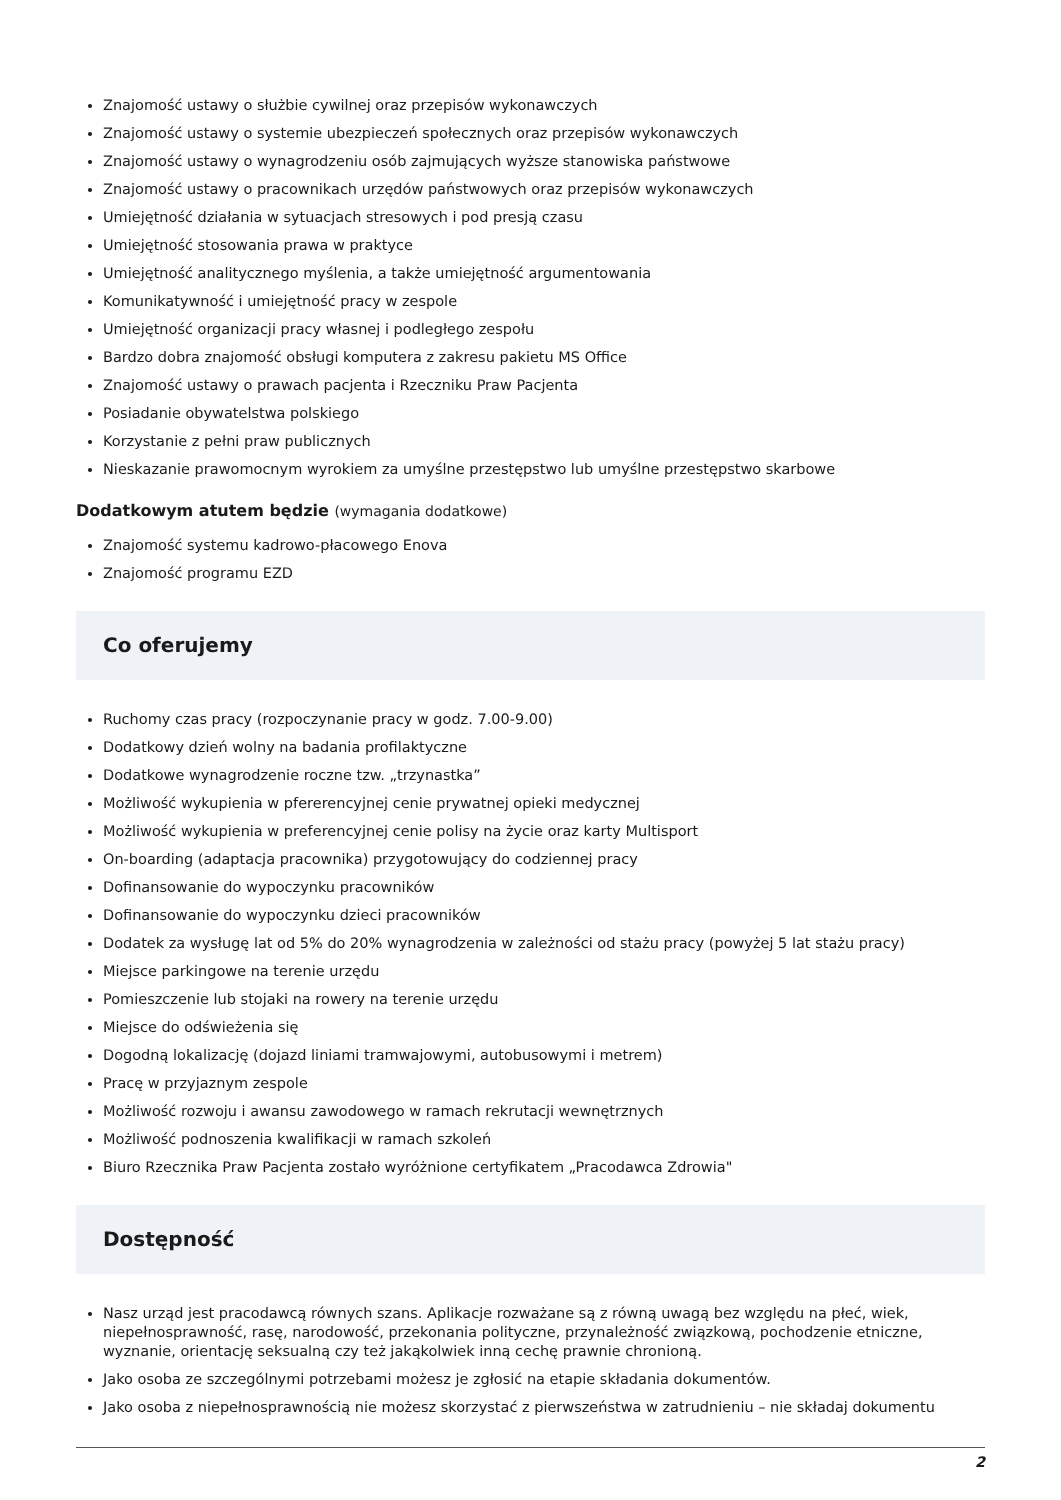Znajomość ustawy o służbie cywilnej oraz przepisów wykonawczych
Znajomość ustawy o systemie ubezpieczeń społecznych oraz przepisów wykonawczych
Znajomość ustawy o wynagrodzeniu osób zajmujących wyższe stanowiska państwowe
Znajomość ustawy o pracownikach urzędów państwowych oraz przepisów wykonawczych
Umiejętność działania w sytuacjach stresowych i pod presją czasu
Umiejętność stosowania prawa w praktyce
Umiejętność analitycznego myślenia, a także umiejętność argumentowania
Komunikatywność i umiejętność pracy w zespole
Umiejętność organizacji pracy własnej i podległego zespołu
Bardzo dobra znajomość obsługi komputera z zakresu pakietu MS Office
Znajomość ustawy o prawach pacjenta i Rzeczniku Praw Pacjenta
Posiadanie obywatelstwa polskiego
Korzystanie z pełni praw publicznych
Nieskazanie prawomocnym wyrokiem za umyślne przestępstwo lub umyślne przestępstwo skarbowe
Dodatkowym atutem będzie (wymagania dodatkowe)
Znajomość systemu kadrowo-płacowego Enova
Znajomość programu EZD
Co oferujemy
Ruchomy czas pracy (rozpoczynanie pracy w godz. 7.00-9.00)
Dodatkowy dzień wolny na badania profilaktyczne
Dodatkowe wynagrodzenie roczne tzw. „trzynastka”
Możliwość wykupienia w pfererencyjnej cenie prywatnej opieki medycznej
Możliwość wykupienia w preferencyjnej cenie polisy na życie oraz karty Multisport
On-boarding (adaptacja pracownika) przygotowujący do codziennej pracy
Dofinansowanie do wypoczynku pracowników
Dofinansowanie do wypoczynku dzieci pracowników
Dodatek za wysługę lat od 5% do 20% wynagrodzenia w zależności od stażu pracy (powyżej 5 lat stażu pracy)
Miejsce parkingowe na terenie urzędu
Pomieszczenie lub stojaki na rowery na terenie urzędu
Miejsce do odświeżenia się
Dogodną lokalizację (dojazd liniami tramwajowymi, autobusowymi i metrem)
Pracę w przyjaznym zespole
Możliwość rozwoju i awansu zawodowego w ramach rekrutacji wewnętrznych
Możliwość podnoszenia kwalifikacji w ramach szkoleń
Biuro Rzecznika Praw Pacjenta zostało wyróżnione certyfikatem „Pracodawca Zdrowia"
Dostępność
Nasz urząd jest pracodawcą równych szans. Aplikacje rozważane są z równą uwagą bez względu na płeć, wiek, niepełnosprawność, rasę, narodowość, przekonania polityczne, przynależność związkową, pochodzenie etniczne, wyznanie, orientację seksualną czy też jakąkolwiek inną cechę prawnie chronioną.
Jako osoba ze szczególnymi potrzebami możesz je zgłosić na etapie składania dokumentów.
Jako osoba z niepełnosprawnością nie możesz skorzystać z pierwszeństwa w zatrudnieniu – nie składaj dokumentu
2